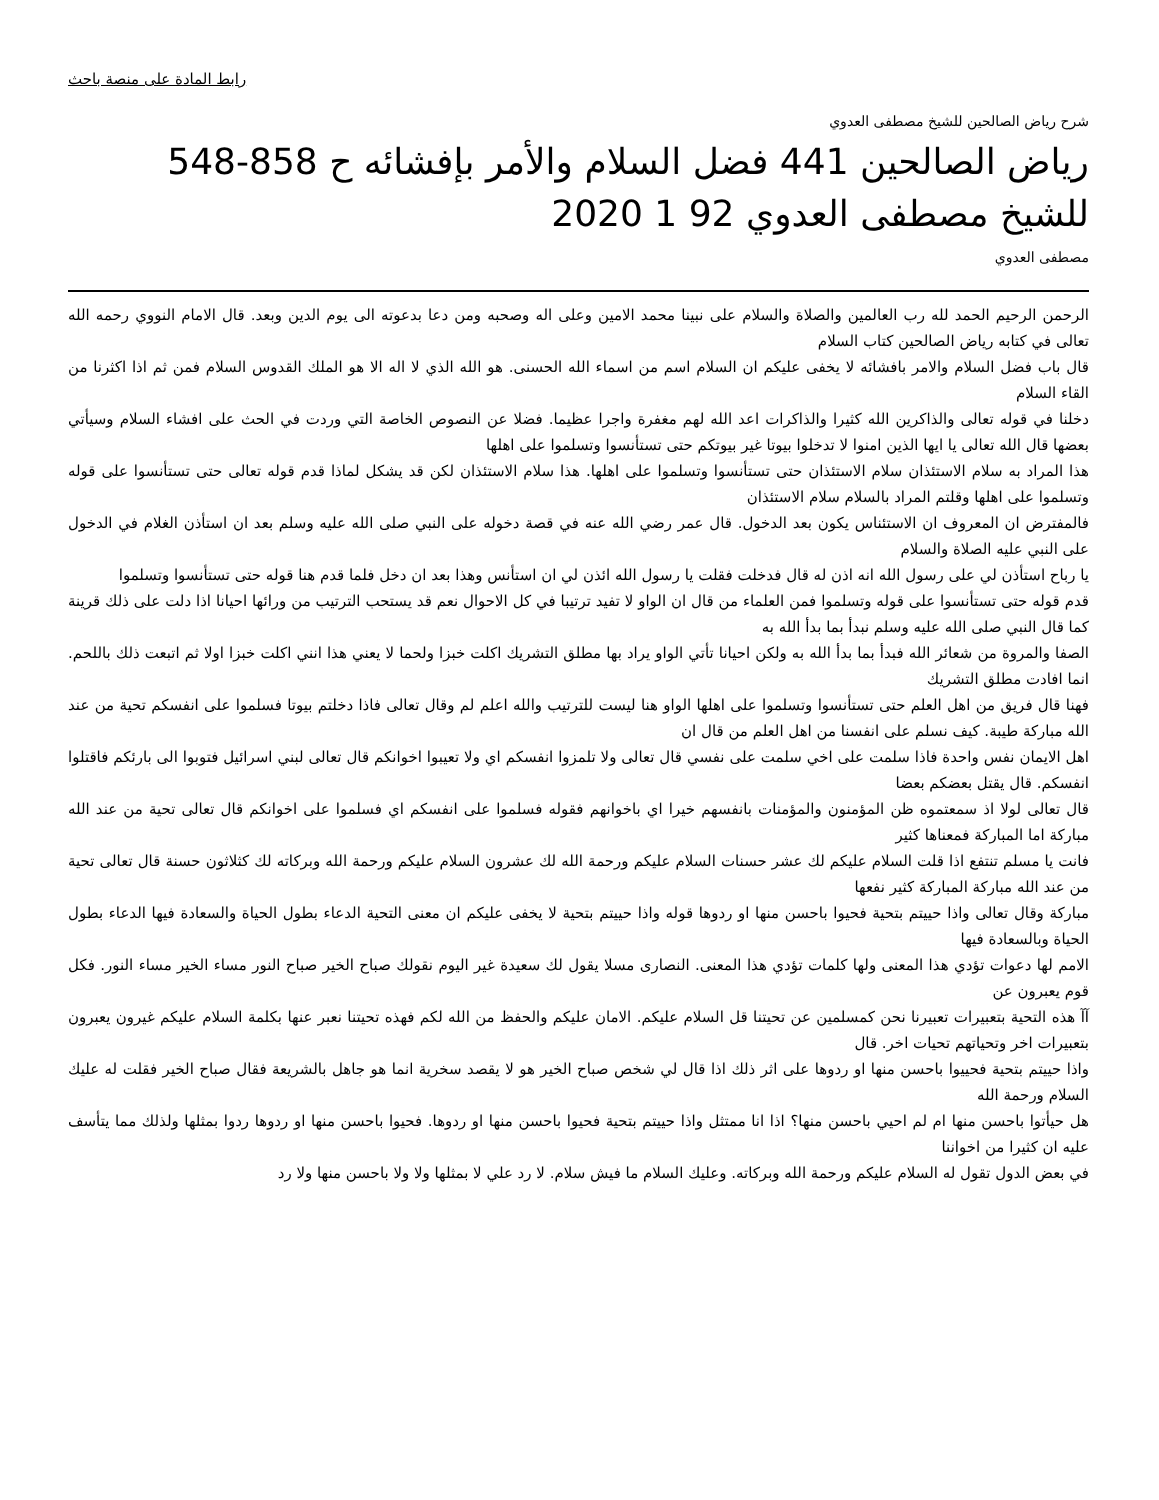رابط المادة على منصة باحث
شرح رياض الصالحين للشيخ مصطفى العدوي
رياض الصالحين 441 فضل السلام والأمر بإفشائه ح 858-548 للشيخ مصطفى العدوي 92 1 2020
مصطفى العدوي
الرحمن الرحيم الحمد لله رب العالمين والصلاة والسلام على نبينا محمد الامين وعلى اله وصحبه ومن دعا بدعوته الى يوم الدين وبعد. قال الامام النووي رحمه الله تعالى في كتابه رياض الصالحين كتاب السلام
قال باب فضل السلام والامر بافشائه لا يخفى عليكم ان السلام اسم من اسماء الله الحسنى. هو الله الذي لا اله الا هو الملك القدوس السلام فمن ثم اذا اكثرنا من القاء السلام
دخلنا في قوله تعالى والذاكرين الله كثيرا والذاكرات اعد الله لهم مغفرة واجرا عظيما. فضلا عن النصوص الخاصة التي وردت في الحث على افشاء السلام وسيأتي بعضها قال الله تعالى يا ايها الذين امنوا لا تدخلوا بيوتا غير بيوتكم حتى تستأنسوا وتسلموا على اهلها
هذا المراد به سلام الاستئذان سلام الاستئذان حتى تستأنسوا وتسلموا على اهلها. هذا سلام الاستئذان لكن قد يشكل لماذا قدم قوله تعالى حتى تستأنسوا على قوله وتسلموا على اهلها وقلتم المراد بالسلام سلام الاستئذان
فالمفترض ان المعروف ان الاستئناس يكون بعد الدخول. قال عمر رضي الله عنه في قصة دخوله على النبي صلى الله عليه وسلم بعد ان استأذن الغلام في الدخول على النبي عليه الصلاة والسلام
يا رباح استأذن لي على رسول الله انه اذن له قال فدخلت فقلت يا رسول الله ائذن لي ان استأنس وهذا بعد ان دخل فلما قدم هنا قوله حتى تستأنسوا وتسلموا
قدم قوله حتى تستأنسوا على قوله وتسلموا فمن العلماء من قال ان الواو لا تفيد ترتيبا في كل الاحوال نعم قد يستحب الترتيب من ورائها احيانا اذا دلت على ذلك قرينة كما قال النبي صلى الله عليه وسلم نبدأ بما بدأ الله به
الصفا والمروة من شعائر الله فبدأ بما بدأ الله به ولكن احيانا تأتي الواو يراد بها مطلق التشريك اكلت خبزا ولحما لا يعني هذا انني اكلت خبزا اولا ثم اتبعت ذلك باللحم. انما افادت مطلق التشريك
فهنا قال فريق من اهل العلم حتى تستأنسوا وتسلموا على اهلها الواو هنا ليست للترتيب والله اعلم لم وقال تعالى فاذا دخلتم بيوتا فسلموا على انفسكم تحية من عند الله مباركة طيبة. كيف نسلم على انفسنا من اهل العلم من قال ان
اهل الايمان نفس واحدة فاذا سلمت على اخي سلمت على نفسي قال تعالى ولا تلمزوا انفسكم اي ولا تعيبوا اخوانكم قال تعالى لبني اسرائيل فتوبوا الى بارئكم فاقتلوا انفسكم. قال يقتل بعضكم بعضا
قال تعالى لولا اذ سمعتموه ظن المؤمنون والمؤمنات بانفسهم خيرا اي باخوانهم فقوله فسلموا على انفسكم اي فسلموا على اخوانكم قال تعالى تحية من عند الله مباركة اما المباركة فمعناها كثير
فانت يا مسلم تنتفع اذا قلت السلام عليكم لك عشر حسنات السلام عليكم ورحمة الله لك عشرون السلام عليكم ورحمة الله وبركاته لك كثلاثون حسنة قال تعالى تحية من عند الله مباركة المباركة كثير نفعها
مباركة وقال تعالى واذا حييتم بتحية فحيوا باحسن منها او ردوها قوله واذا حييتم بتحية لا يخفى عليكم ان معنى التحية الدعاء بطول الحياة والسعادة فيها الدعاء بطول الحياة وبالسعادة فيها
الامم لها دعوات تؤدي هذا المعنى ولها كلمات تؤدي هذا المعنى. النصارى مسلا يقول لك سعيدة غير اليوم نقولك صباح الخير صباح النور مساء الخير مساء النور. فكل قوم يعبرون عن
آآ هذه التحية بتعبيرات تعبيرنا نحن كمسلمين عن تحيتنا قل السلام عليكم. الامان عليكم والحفظ من الله لكم فهذه تحيتنا نعبر عنها بكلمة السلام عليكم غيرون يعبرون بتعبيرات اخر وتحياتهم تحيات اخر. قال
واذا حييتم بتحية فحييوا باحسن منها او ردوها على اثر ذلك اذا قال لي شخص صباح الخير هو لا يقصد سخرية انما هو جاهل بالشريعة فقال صباح الخير فقلت له عليك السلام ورحمة الله
هل حيأتوا باحسن منها ام لم احيي باحسن منها؟ اذا انا ممتثل واذا حييتم بتحية فحيوا باحسن منها او ردوها. فحيوا باحسن منها او ردوها ردوا بمثلها ولذلك مما يتأسف عليه ان كثيرا من اخواننا
في بعض الدول تقول له السلام عليكم ورحمة الله وبركاته. وعليك السلام ما فيش سلام. لا رد علي لا بمثلها ولا ولا باحسن منها ولا رد